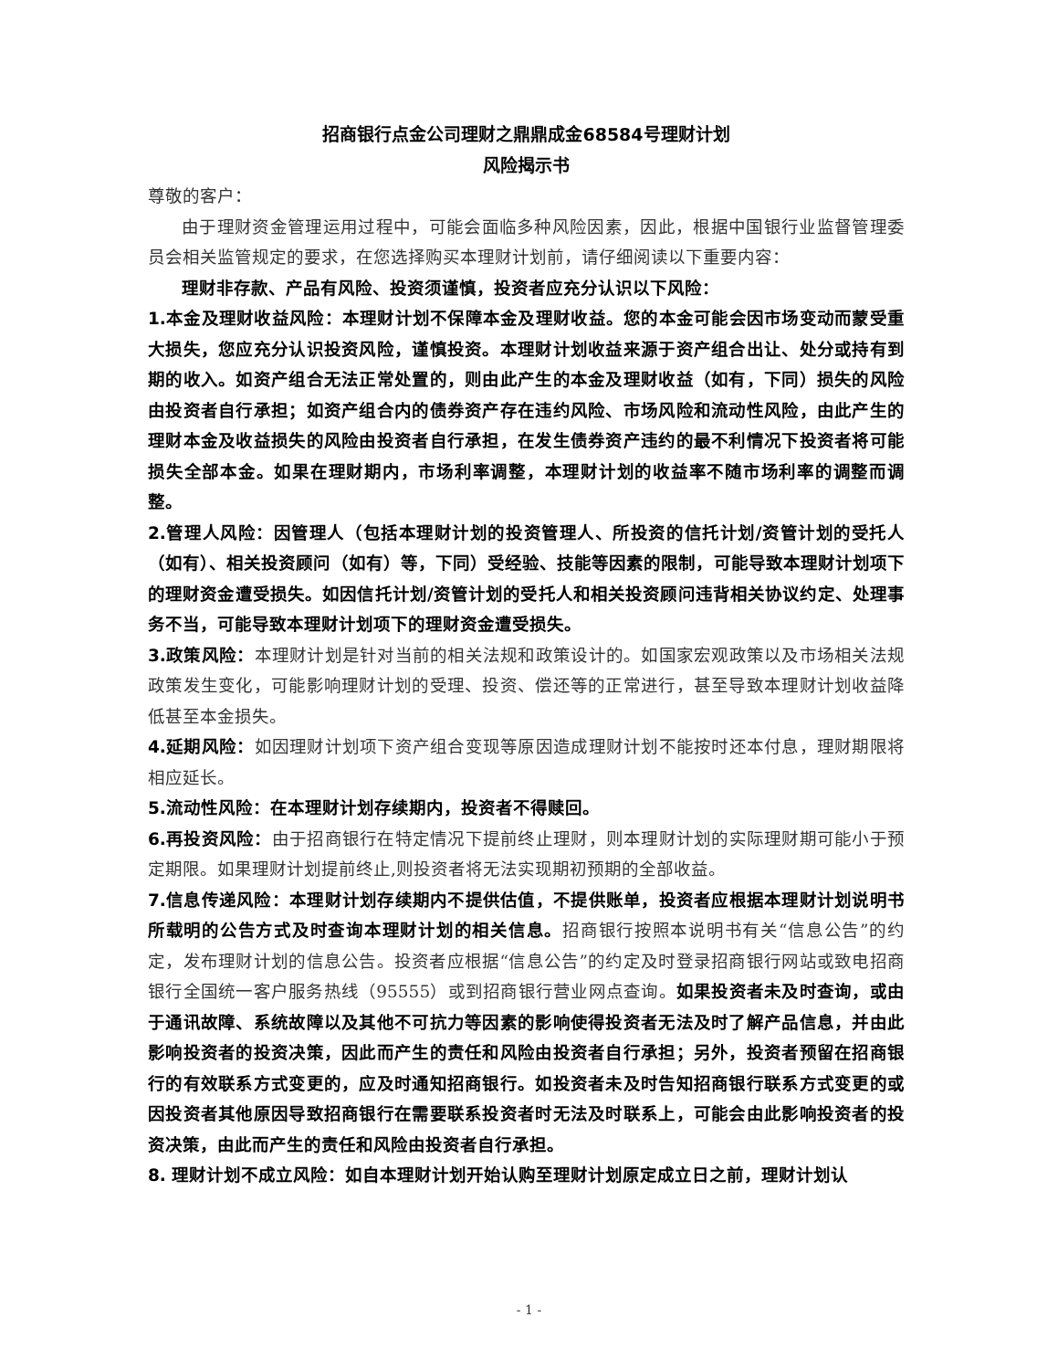招商银行点金公司理财之鼎鼎成金68584号理财计划
风险揭示书
尊敬的客户：
由于理财资金管理运用过程中，可能会面临多种风险因素，因此，根据中国银行业监督管理委员会相关监管规定的要求，在您选择购买本理财计划前，请仔细阅读以下重要内容：
理财非存款、产品有风险、投资须谨慎，投资者应充分认识以下风险：
1.本金及理财收益风险：本理财计划不保障本金及理财收益。您的本金可能会因市场变动而蒙受重大损失，您应充分认识投资风险，谨慎投资。本理财计划收益来源于资产组合出让、处分或持有到期的收入。如资产组合无法正常处置的，则由此产生的本金及理财收益（如有，下同）损失的风险由投资者自行承担；如资产组合内的债券资产存在违约风险、市场风险和流动性风险，由此产生的理财本金及收益损失的风险由投资者自行承担，在发生债券资产违约的最不利情况下投资者将可能损失全部本金。如果在理财期内，市场利率调整，本理财计划的收益率不随市场利率的调整而调整。
2.管理人风险：因管理人（包括本理财计划的投资管理人、所投资的信托计划/资管计划的受托人（如有）、相关投资顾问（如有）等，下同）受经验、技能等因素的限制，可能导致本理财计划项下的理财资金遭受损失。如因信托计划/资管计划的受托人和相关投资顾问违背相关协议约定、处理事务不当，可能导致本理财计划项下的理财资金遭受损失。
3.政策风险：本理财计划是针对当前的相关法规和政策设计的。如国家宏观政策以及市场相关法规政策发生变化，可能影响理财计划的受理、投资、偿还等的正常进行，甚至导致本理财计划收益降低甚至本金损失。
4.延期风险：如因理财计划项下资产组合变现等原因造成理财计划不能按时还本付息，理财期限将相应延长。
5.流动性风险：在本理财计划存续期内，投资者不得赎回。
6.再投资风险：由于招商银行在特定情况下提前终止理财，则本理财计划的实际理财期可能小于预定期限。如果理财计划提前终止,则投资者将无法实现期初预期的全部收益。
7.信息传递风险：本理财计划存续期内不提供估值，不提供账单，投资者应根据本理财计划说明书所载明的公告方式及时查询本理财计划的相关信息。招商银行按照本说明书有关“信息公告”的约定，发布理财计划的信息公告。投资者应根据“信息公告”的约定及时登录招商银行网站或致电招商银行全国统一客户服务热线（95555）或到招商银行营业网点查询。如果投资者未及时查询，或由于通讯故障、系统故障以及其他不可抗力等因素的影响使得投资者无法及时了解产品信息，并由此影响投资者的投资决策，因此而产生的责任和风险由投资者自行承担；另外，投资者预留在招商银行的有效联系方式变更的，应及时通知招商银行。如投资者未及时告知招商银行联系方式变更的或因投资者其他原因导致招商银行在需要联系投资者时无法及时联系上，可能会由此影响投资者的投资决策，由此而产生的责任和风险由投资者自行承担。
8. 理财计划不成立风险：如自本理财计划开始认购至理财计划原定成立日之前，理财计划认
- 1 -